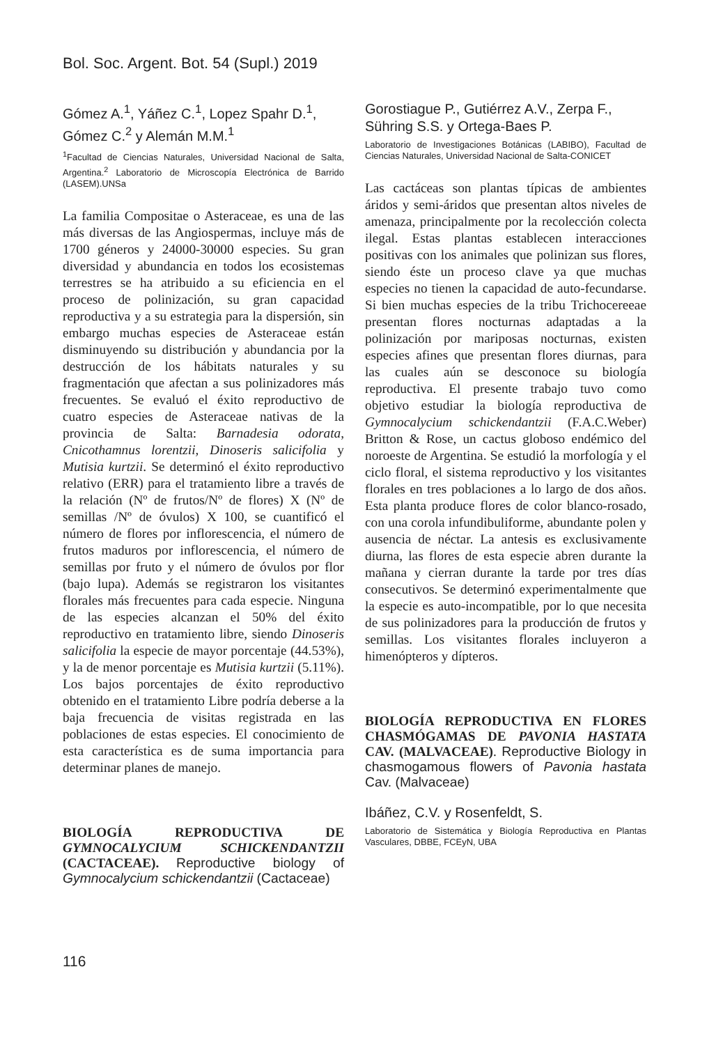Bol. Soc. Argent. Bot. 54 (Supl.) 2019
Gómez A.<sup>1</sup>, Yáñez C.<sup>1</sup>, Lopez Spahr D.<sup>1</sup>, Gómez C.<sup>2</sup> y Alemán M.M.<sup>1</sup>
<sup>1</sup> Facultad de Ciencias Naturales, Universidad Nacional de Salta, Argentina.<sup>2</sup> Laboratorio de Microscopía Electrónica de Barrido (LASEM).UNSa
La familia Compositae o Asteraceae, es una de las más diversas de las Angiospermas, incluye más de 1700 géneros y 24000-30000 especies. Su gran diversidad y abundancia en todos los ecosistemas terrestres se ha atribuido a su eficiencia en el proceso de polinización, su gran capacidad reproductiva y a su estrategia para la dispersión, sin embargo muchas especies de Asteraceae están disminuyendo su distribución y abundancia por la destrucción de los hábitats naturales y su fragmentación que afectan a sus polinizadores más frecuentes. Se evaluó el éxito reproductivo de cuatro especies de Asteraceae nativas de la provincia de Salta: Barnadesia odorata, Cnicothamnus lorentzii, Dinoseris salicifolia y Mutisia kurtzii. Se determinó el éxito reproductivo relativo (ERR) para el tratamiento libre a través de la relación (Nº de frutos/Nº de flores) X (Nº de semillas /Nº de óvulos) X 100, se cuantificó el número de flores por inflorescencia, el número de frutos maduros por inflorescencia, el número de semillas por fruto y el número de óvulos por flor (bajo lupa). Además se registraron los visitantes florales más frecuentes para cada especie. Ninguna de las especies alcanzan el 50% del éxito reproductivo en tratamiento libre, siendo Dinoseris salicifolia la especie de mayor porcentaje (44.53%), y la de menor porcentaje es Mutisia kurtzii (5.11%). Los bajos porcentajes de éxito reproductivo obtenido en el tratamiento Libre podría deberse a la baja frecuencia de visitas registrada en las poblaciones de estas especies. El conocimiento de esta característica es de suma importancia para determinar planes de manejo.
BIOLOGÍA REPRODUCTIVA DE GYMNOCALYCIUM SCHICKENDANTZII (CACTACEAE). Reproductive biology of Gymnocalycium schickendantzii (Cactaceae)
Gorostiague P., Gutiérrez A.V., Zerpa F., Sühring S.S. y Ortega-Baes P.
Laboratorio de Investigaciones Botánicas (LABIBO), Facultad de Ciencias Naturales, Universidad Nacional de Salta-CONICET
Las cactáceas son plantas típicas de ambientes áridos y semi-áridos que presentan altos niveles de amenaza, principalmente por la recolección colecta ilegal. Estas plantas establecen interacciones positivas con los animales que polinizan sus flores, siendo éste un proceso clave ya que muchas especies no tienen la capacidad de auto-fecundarse. Si bien muchas especies de la tribu Trichocereeae presentan flores nocturnas adaptadas a la polinización por mariposas nocturnas, existen especies afines que presentan flores diurnas, para las cuales aún se desconoce su biología reproductiva. El presente trabajo tuvo como objetivo estudiar la biología reproductiva de Gymnocalycium schickendantzii (F.A.C.Weber) Britton & Rose, un cactus globoso endémico del noroeste de Argentina. Se estudió la morfología y el ciclo floral, el sistema reproductivo y los visitantes florales en tres poblaciones a lo largo de dos años. Esta planta produce flores de color blanco-rosado, con una corola infundibuliforme, abundante polen y ausencia de néctar. La antesis es exclusivamente diurna, las flores de esta especie abren durante la mañana y cierran durante la tarde por tres días consecutivos. Se determinó experimentalmente que la especie es auto-incompatible, por lo que necesita de sus polinizadores para la producción de frutos y semillas. Los visitantes florales incluyeron a himenópteros y dípteros.
BIOLOGÍA REPRODUCTIVA EN FLORES CHASMÓGAMAS DE PAVONIA HASTATA CAV. (MALVACEAE). Reproductive Biology in chasmogamous flowers of Pavonia hastata Cav. (Malvaceae)
Ibáñez, C.V. y Rosenfeldt, S.
Laboratorio de Sistemática y Biología Reproductiva en Plantas Vasculares, DBBE, FCEyN, UBA
116